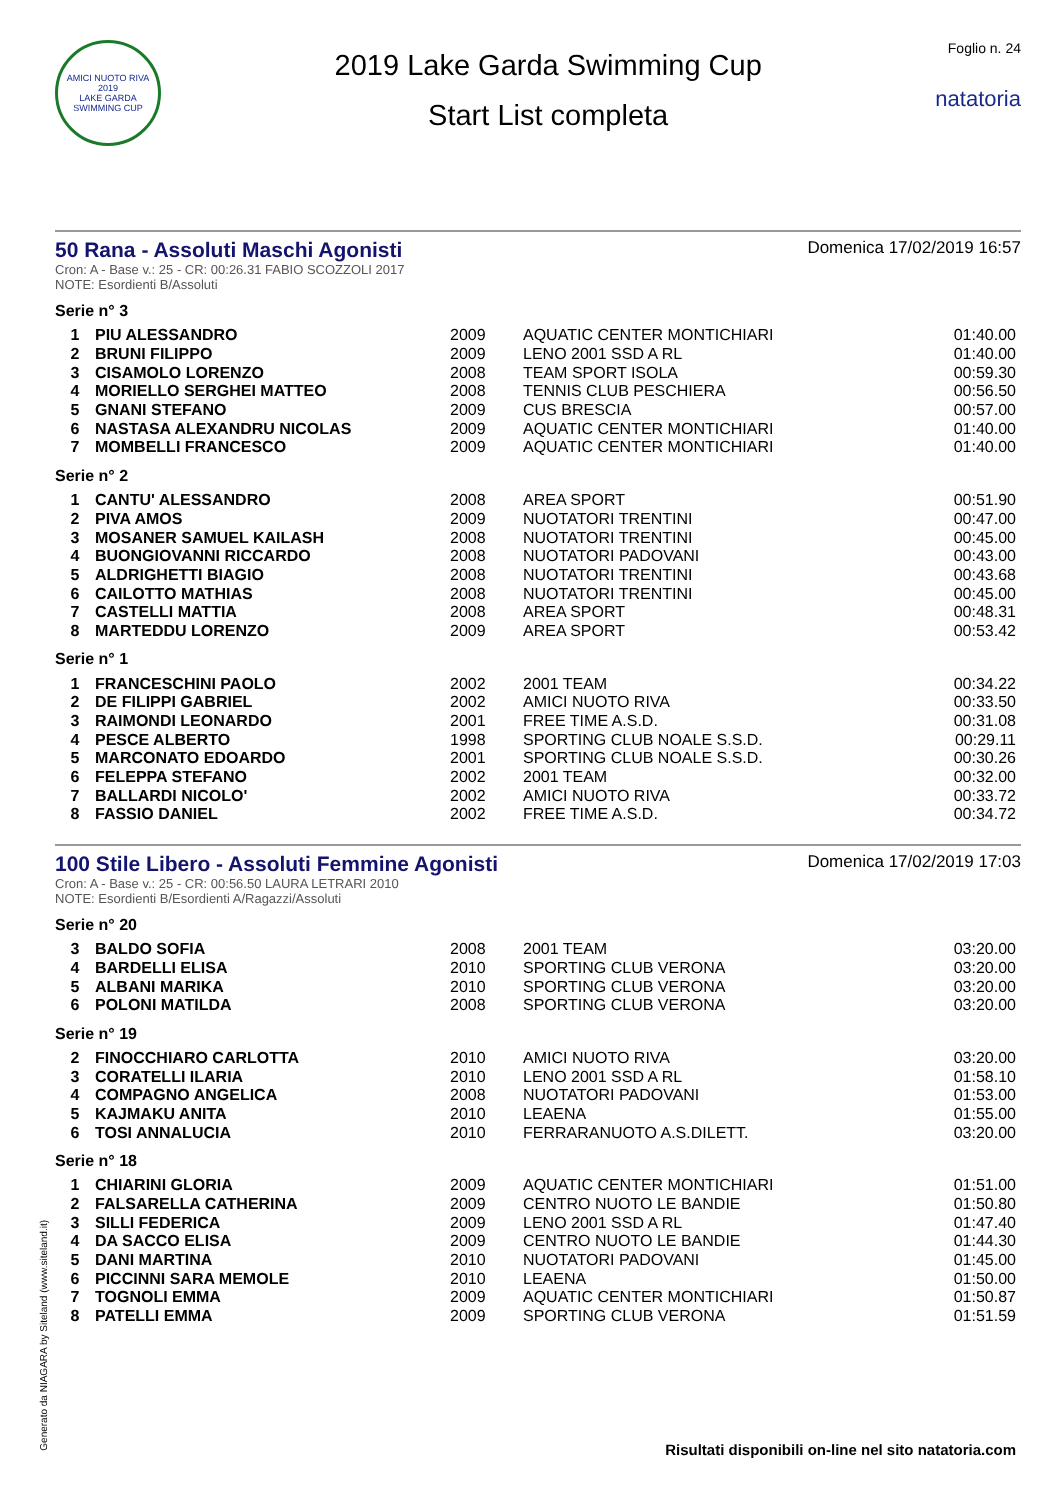AMICI NUOTO RIVA
2019
LAKE GARDA SWIMMING CUP
2019 Lake Garda Swimming Cup
Start List completa
Foglio n. 24
natatoria
50 Rana - Assoluti Maschi Agonisti
Domenica 17/02/2019 16:57
Cron: A - Base v.: 25 - CR: 00:26.31 FABIO SCOZZOLI 2017
NOTE: Esordienti B/Assoluti
Serie n° 3
| 1 | PIU ALESSANDRO | 2009 | AQUATIC CENTER MONTICHIARI | 01:40.00 |
| 2 | BRUNI FILIPPO | 2009 | LENO 2001 SSD A RL | 01:40.00 |
| 3 | CISAMOLO LORENZO | 2008 | TEAM SPORT ISOLA | 00:59.30 |
| 4 | MORIELLO SERGHEI MATTEO | 2008 | TENNIS CLUB PESCHIERA | 00:56.50 |
| 5 | GNANI STEFANO | 2009 | CUS BRESCIA | 00:57.00 |
| 6 | NASTASA ALEXANDRU NICOLAS | 2009 | AQUATIC CENTER MONTICHIARI | 01:40.00 |
| 7 | MOMBELLI FRANCESCO | 2009 | AQUATIC CENTER MONTICHIARI | 01:40.00 |
Serie n° 2
| 1 | CANTU' ALESSANDRO | 2008 | AREA SPORT | 00:51.90 |
| 2 | PIVA AMOS | 2009 | NUOTATORI TRENTINI | 00:47.00 |
| 3 | MOSANER SAMUEL KAILASH | 2008 | NUOTATORI TRENTINI | 00:45.00 |
| 4 | BUONGIOVANNI RICCARDO | 2008 | NUOTATORI PADOVANI | 00:43.00 |
| 5 | ALDRIGHETTI BIAGIO | 2008 | NUOTATORI TRENTINI | 00:43.68 |
| 6 | CAILOTTO MATHIAS | 2008 | NUOTATORI TRENTINI | 00:45.00 |
| 7 | CASTELLI MATTIA | 2008 | AREA SPORT | 00:48.31 |
| 8 | MARTEDDU LORENZO | 2009 | AREA SPORT | 00:53.42 |
Serie n° 1
| 1 | FRANCESCHINI PAOLO | 2002 | 2001 TEAM | 00:34.22 |
| 2 | DE FILIPPI GABRIEL | 2002 | AMICI NUOTO RIVA | 00:33.50 |
| 3 | RAIMONDI LEONARDO | 2001 | FREE TIME A.S.D. | 00:31.08 |
| 4 | PESCE ALBERTO | 1998 | SPORTING CLUB NOALE S.S.D. | 00:29.11 |
| 5 | MARCONATO EDOARDO | 2001 | SPORTING CLUB NOALE S.S.D. | 00:30.26 |
| 6 | FELEPPA STEFANO | 2002 | 2001 TEAM | 00:32.00 |
| 7 | BALLARDI NICOLO' | 2002 | AMICI NUOTO RIVA | 00:33.72 |
| 8 | FASSIO DANIEL | 2002 | FREE TIME A.S.D. | 00:34.72 |
100 Stile Libero - Assoluti Femmine Agonisti
Domenica 17/02/2019 17:03
Cron: A - Base v.: 25 - CR: 00:56.50 LAURA LETRARI 2010
NOTE: Esordienti B/Esordienti A/Ragazzi/Assoluti
Serie n° 20
| 3 | BALDO SOFIA | 2008 | 2001 TEAM | 03:20.00 |
| 4 | BARDELLI ELISA | 2010 | SPORTING CLUB VERONA | 03:20.00 |
| 5 | ALBANI MARIKA | 2010 | SPORTING CLUB VERONA | 03:20.00 |
| 6 | POLONI MATILDA | 2008 | SPORTING CLUB VERONA | 03:20.00 |
Serie n° 19
| 2 | FINOCCHIARO CARLOTTA | 2010 | AMICI NUOTO RIVA | 03:20.00 |
| 3 | CORATELLI ILARIA | 2010 | LENO 2001 SSD A RL | 01:58.10 |
| 4 | COMPAGNO ANGELICA | 2008 | NUOTATORI PADOVANI | 01:53.00 |
| 5 | KAJMAKU ANITA | 2010 | LEAENA | 01:55.00 |
| 6 | TOSI ANNALUCIA | 2010 | FERRARANUOTO A.S.DILETT. | 03:20.00 |
Serie n° 18
| 1 | CHIARINI GLORIA | 2009 | AQUATIC CENTER MONTICHIARI | 01:51.00 |
| 2 | FALSARELLA CATHERINA | 2009 | CENTRO NUOTO LE BANDIE | 01:50.80 |
| 3 | SILLI FEDERICA | 2009 | LENO 2001 SSD A RL | 01:47.40 |
| 4 | DA SACCO ELISA | 2009 | CENTRO NUOTO LE BANDIE | 01:44.30 |
| 5 | DANI MARTINA | 2010 | NUOTATORI PADOVANI | 01:45.00 |
| 6 | PICCINNI SARA MEMOLE | 2010 | LEAENA | 01:50.00 |
| 7 | TOGNOLI EMMA | 2009 | AQUATIC CENTER MONTICHIARI | 01:50.87 |
| 8 | PATELLI EMMA | 2009 | SPORTING CLUB VERONA | 01:51.59 |
Generato da NIAGARA by Siteland (www.siteland.it)
Risultati disponibili on-line nel sito natatoria.com